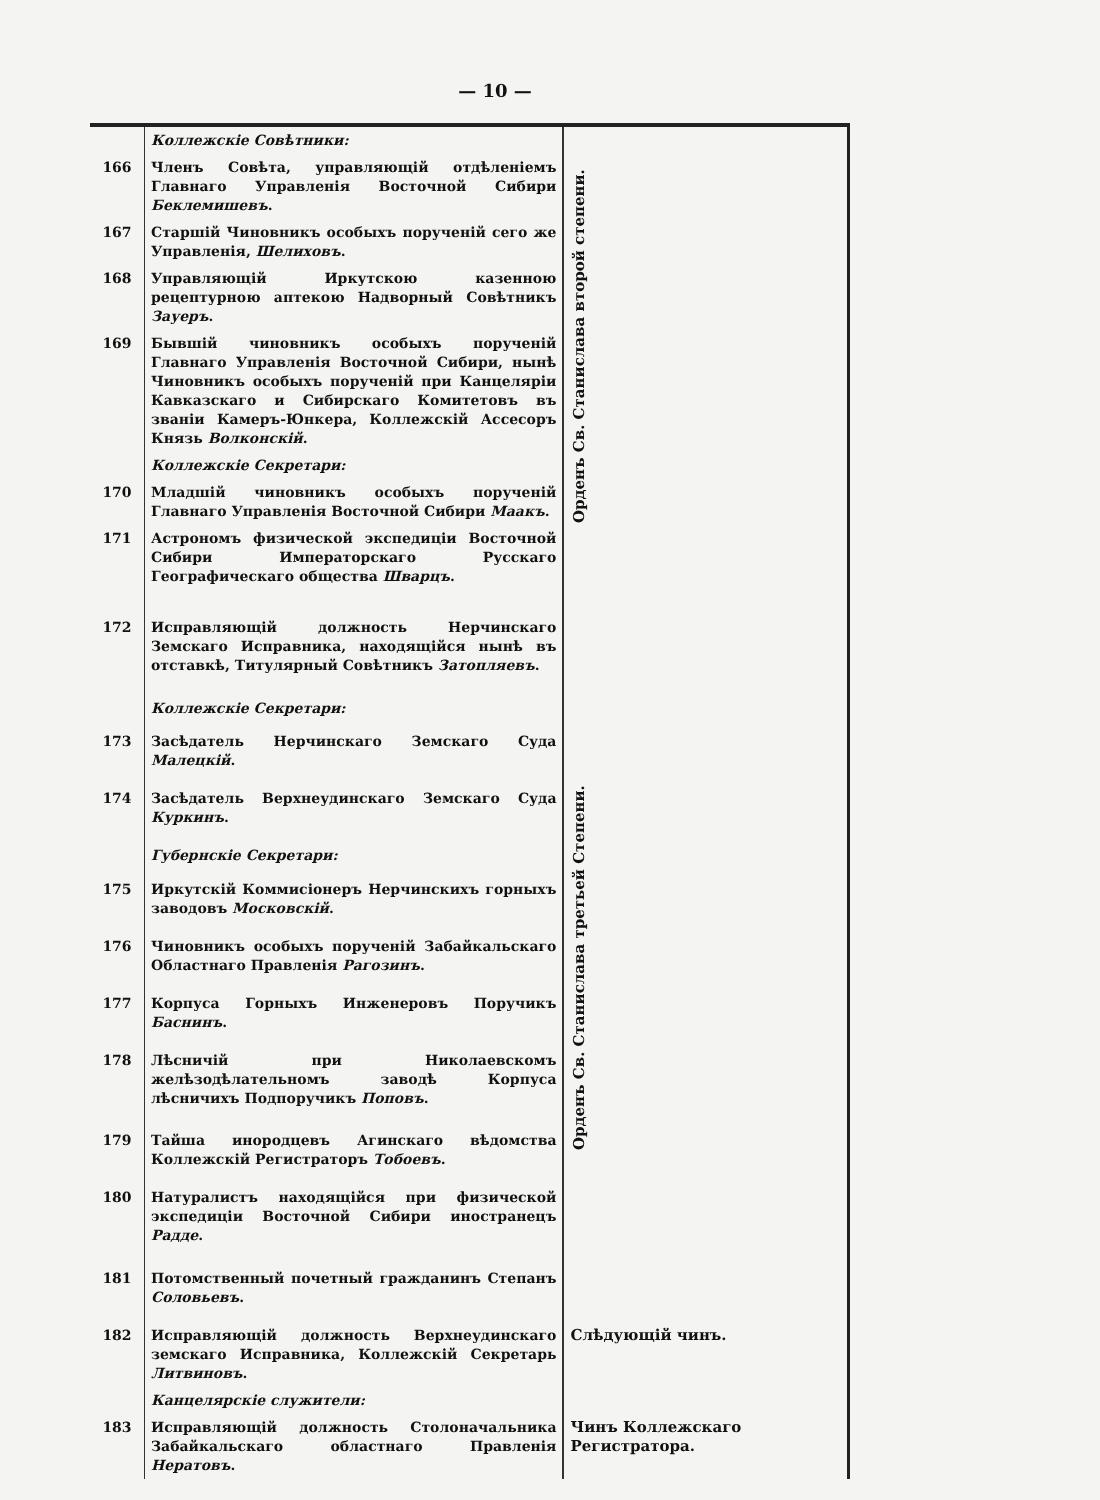— 10 —
| | Коллежскіе Совѣтники: | Орденъ Св. Станислава второй степени. |
| 166 | Членъ Совѣта, управляющій отдѣленіемъ Главнаго Управленія Восточной Сибири Беклемишевъ . | |
| 167 | Старшій Чиновникъ особыхъ порученій сего же Управленія, Шелиховъ . | |
| 168 | Управляющій Иркутскою казенною рецептурною аптекою Надворный Совѣтникъ Зауеръ . | |
| 169 | Бывшій чиновникъ особыхъ порученій Главнаго Управленія Восточной Сибири, нынѣ Чиновникъ особыхъ порученій при Канцеляріи Кавказскаго и Сибирскаго Комитетовъ въ званіи Камеръ-Юнкера, Коллежскій Ассесоръ Князь Волконскій . | |
| | Коллежскіе Секретари: | |
| 170 | Младшій чиновникъ особыхъ порученій Главнаго Управленія Восточной Сибири Маакъ . | |
| 171 | Астрономъ физической экспедиціи Восточной Сибири Императорскаго Русскаго Географическаго общества Шварцъ . | |
| 172 | Исправляющій должность Нерчинскаго Земскаго Исправника, находящійся нынѣ въ отставкѣ, Титулярный Совѣтникъ Затопляевъ . | Орденъ Св. Станислава третьей Степени. |
| | Коллежскіе Секретари: | |
| 173 | Засѣдатель Нерчинскаго Земскаго Суда Малецкій . | |
| 174 | Засѣдатель Верхнеудинскаго Земскаго Суда Куркинъ . | |
| | Губернскіе Секретари: | |
| 175 | Иркутскій Коммисіонеръ Нерчинскихъ горныхъ заводовъ Московскій . | |
| 176 | Чиновникъ особыхъ порученій Забайкальскаго Областнаго Правленія Рагозинъ . | |
| 177 | Корпуса Горныхъ Инженеровъ Поручикъ Баснинъ . | |
| 178 | Лѣсничій при Николаевскомъ желѣзодѣлательномъ заводѣ Корпуса лѣсничихъ Подпоручикъ Поповъ . | |
| 179 | Тайша инородцевъ Агинскаго вѣдомства Коллежскій Регистраторъ Тобоевъ . | |
| 180 | Натуралистъ находящійся при физической экспедиціи Восточной Сибири иностранецъ Радде . | |
| 181 | Потомственный почетный гражданинъ Степанъ Соловьевъ . | |
| 182 | Исправляющій должность Верхнеудинскаго земскаго Исправника, Коллежскій Секретарь Литвиновъ . | Слѣдующій чинъ. |
| | Канцелярскіе служители: | |
| 183 | Исправляющій должность Столоначальника Забайкальскаго областнаго Правленія Нератовъ . | Чинъ Коллежскаго Регистратора. |